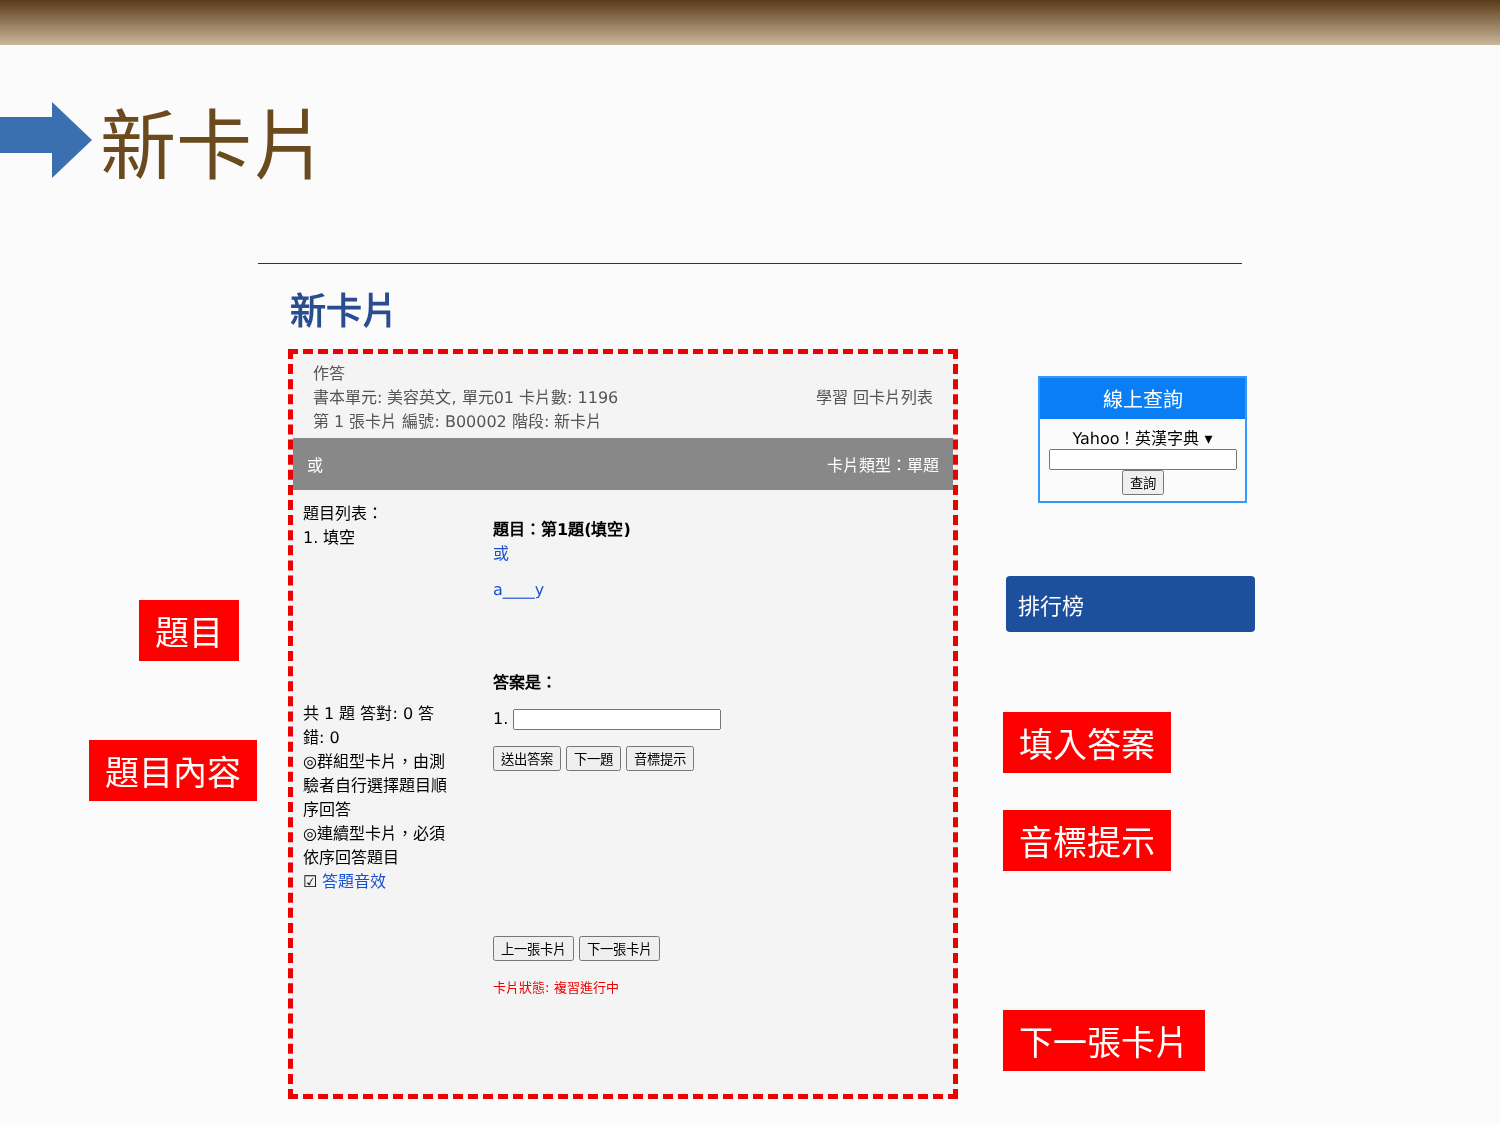新卡片
新卡片
作答
書本單元: 美容英文, 單元01 卡片數: 1196 學習 回卡片列表
第 1 張卡片 編號: B00002 階段: 新卡片
或 卡片類型：單題
題目列表：
1. 填空
共 1 題 答對: 0 答錯: 0
◎群組型卡片，由測驗者自行選擇題目順序回答
◎連續型卡片，必須依序回答題目
☑ 答題音效
題目：第1題(填空)
或
a____y
答案是：
1.
送出答案 下一題 音標提示
上一張卡片 下一張卡片
卡片狀態: 複習進行中
線上查詢
Yahoo！英漢字典 ▾
查詢
排行榜
題目
題目內容
填入答案
音標提示
下一張卡片